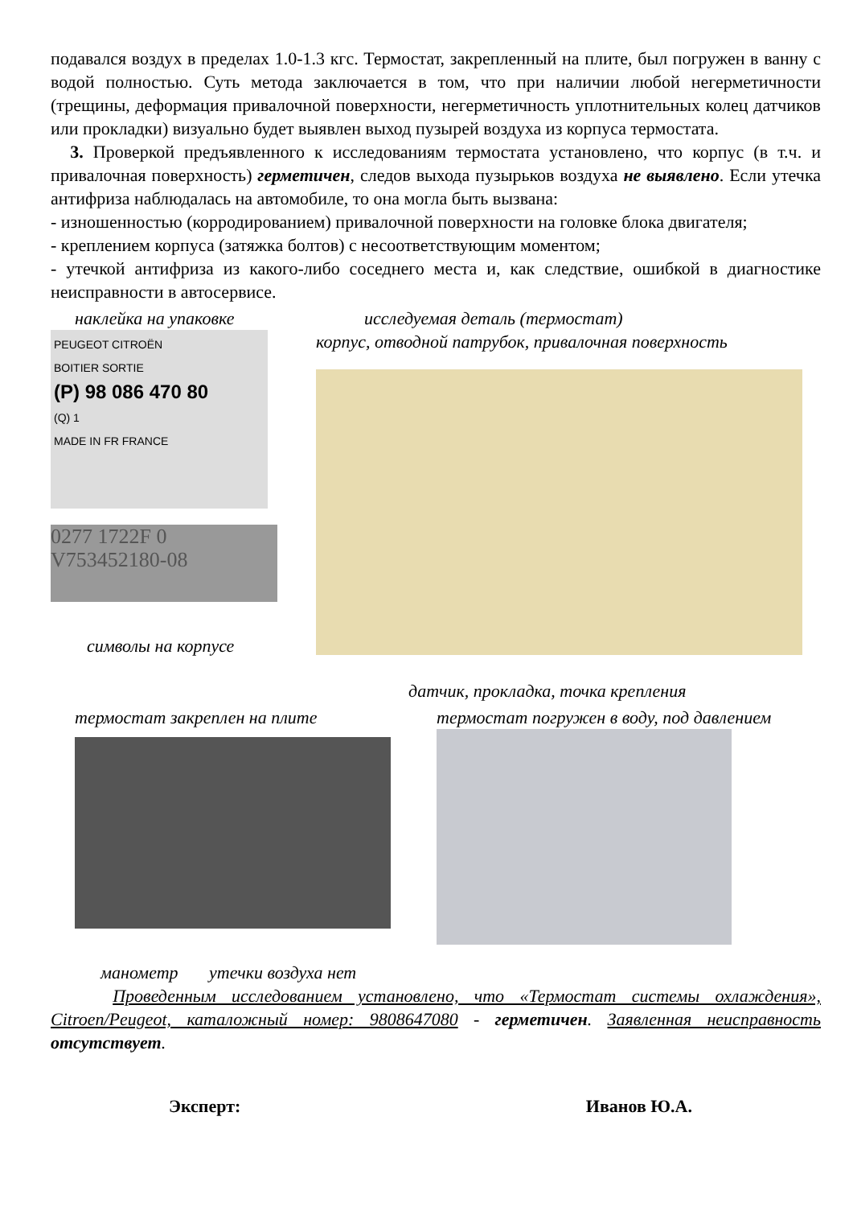подавался воздух в пределах 1.0-1.3 кгс. Термостат, закрепленный на плите, был погружен в ванну с водой полностью. Суть метода заключается в том, что при наличии любой негерметичности (трещины, деформация привалочной поверхности, негерметичность уплотнительных колец датчиков или прокладки) визуально будет выявлен выход пузырей воздуха из корпуса термостата.
3. Проверкой предъявленного к исследованиям термостата установлено, что корпус (в т.ч. и привалочная поверхность) герметичен, следов выхода пузырьков воздуха не выявлено. Если утечка антифриза наблюдалась на автомобиле, то она могла быть вызвана:
- изношенностью (корродированием) привалочной поверхности на головке блока двигателя;
- креплением корпуса (затяжка болтов) с несоответствующим моментом;
- утечкой антифриза из какого-либо соседнего места и, как следствие, ошибкой в диагностике неисправности в автосервисе.
наклейка на упаковке
PEUGEOT CITROËN
BOITIER SORTIE
(P) 98 086 470 80
(Q) 1
MADE IN FR FRANCE
0277 1722F 0
V753452180-08
символы на корпусе
исследуемая деталь (термостат)
корпус, отводной патрубок, привалочная поверхность
датчик, прокладка, точка крепления
термостат закреплен на плите термостат погружен в воду, под давлением
манометр утечки воздуха нет
Проведенным исследованием установлено, что «Термостат системы охлаждения», Citroen/Peugeot, каталожный номер: 9808647080 - герметичен. Заявленная неисправность отсутствует.
Эксперт: Иванов Ю.А.